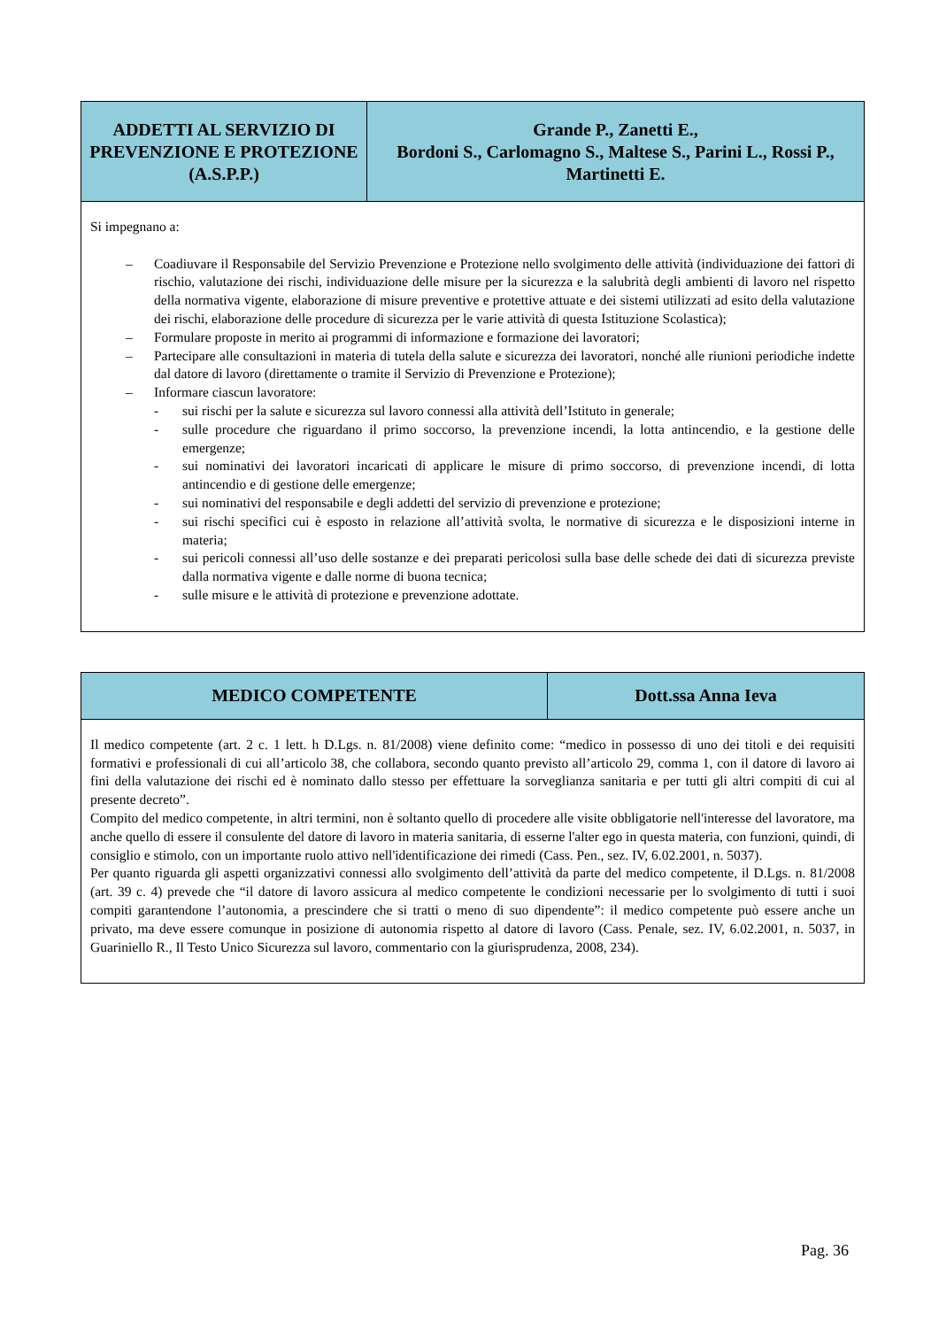| ADDETTI AL SERVIZIO DI PREVENZIONE E PROTEZIONE (A.S.P.P.) | Grande P., Zanetti E., Bordoni S., Carlomagno S., Maltese S., Parini L., Rossi P., Martinetti E. |
| Si impegnano a: – Coadiuvare il Responsabile del Servizio Prevenzione e Protezione nello svolgimento delle attività (individuazione dei fattori di rischio, valutazione dei rischi, individuazione delle misure per la sicurezza e la salubrità degli ambienti di lavoro nel rispetto della normativa vigente, elaborazione di misure preventive e protettive attuate e dei sistemi utilizzati ad esito della valutazione dei rischi, elaborazione delle procedure di sicurezza per le varie attività di questa Istituzione Scolastica); – Formulare proposte in merito ai programmi di informazione e formazione dei lavoratori; – Partecipare alle consultazioni in materia di tutela della salute e sicurezza dei lavoratori, nonché alle riunioni periodiche indette dal datore di lavoro (direttamente o tramite il Servizio di Prevenzione e Protezione); – Informare ciascun lavoratore: - sui rischi per la salute e sicurezza sul lavoro connessi alla attività dell’Istituto in generale; - sulle procedure che riguardano il primo soccorso, la prevenzione incendi, la lotta antincendio, e la gestione delle emergenze; - sui nominativi dei lavoratori incaricati di applicare le misure di primo soccorso, di prevenzione incendi, di lotta antincendio e di gestione delle emergenze; - sui nominativi del responsabile e degli addetti del servizio di prevenzione e protezione; - sui rischi specifici cui è esposto in relazione all’attività svolta, le normative di sicurezza e le disposizioni interne in materia; - sui pericoli connessi all’uso delle sostanze e dei preparati pericolosi sulla base delle schede dei dati di sicurezza previste dalla normativa vigente e dalle norme di buona tecnica; - sulle misure e le attività di protezione e prevenzione adottate. | |
| MEDICO COMPETENTE | Dott.ssa Anna Ieva |
| Il medico competente (art. 2 c. 1 lett. h D.Lgs. n. 81/2008) viene definito come: “medico in possesso di uno dei titoli e dei requisiti formativi e professionali di cui all’articolo 38, che collabora, secondo quanto previsto all’articolo 29, comma 1, con il datore di lavoro ai fini della valutazione dei rischi ed è nominato dallo stesso per effettuare la sorveglianza sanitaria e per tutti gli altri compiti di cui al presente decreto”. Compito del medico competente, in altri termini, non è soltanto quello di procedere alle visite obbligatorie nell'interesse del lavoratore, ma anche quello di essere il consulente del datore di lavoro in materia sanitaria, di esserne l'alter ego in questa materia, con funzioni, quindi, di consiglio e stimolo, con un importante ruolo attivo nell'identificazione dei rimedi (Cass. Pen., sez. IV, 6.02.2001, n. 5037). Per quanto riguarda gli aspetti organizzativi connessi allo svolgimento dell’attività da parte del medico competente, il D.Lgs. n. 81/2008 (art. 39 c. 4) prevede che “il datore di lavoro assicura al medico competente le condizioni necessarie per lo svolgimento di tutti i suoi compiti garantendone l’autonomia, a prescindere che si tratti o meno di suo dipendente”: il medico competente può essere anche un privato, ma deve essere comunque in posizione di autonomia rispetto al datore di lavoro (Cass. Penale, sez. IV, 6.02.2001, n. 5037, in Guariniello R., Il Testo Unico Sicurezza sul lavoro, commentario con la giurisprudenza, 2008, 234). | |
Pag. 36